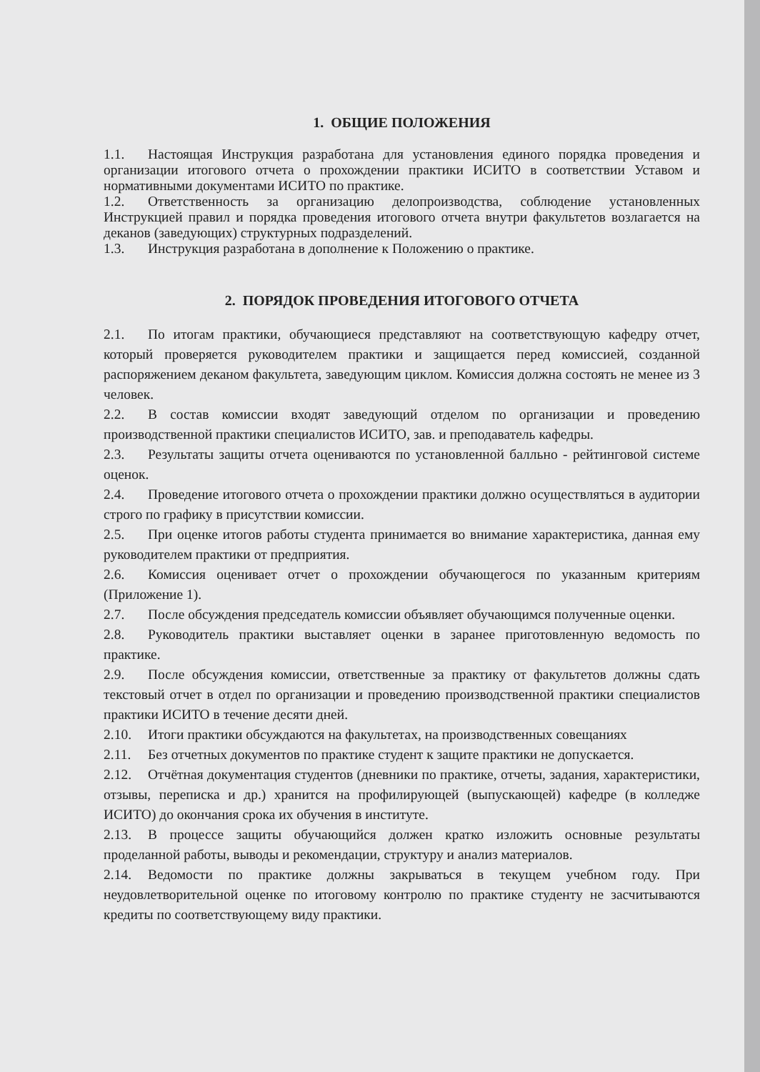1. ОБЩИЕ ПОЛОЖЕНИЯ
1.1. Настоящая Инструкция разработана для установления единого порядка проведения и организации итогового отчета о прохождении практики ИСИТО в соответствии Уставом и нормативными документами ИСИТО по практике.
1.2. Ответственность за организацию делопроизводства, соблюдение установленных Инструкцией правил и порядка проведения итогового отчета внутри факультетов возлагается на деканов (заведующих) структурных подразделений.
1.3. Инструкция разработана в дополнение к Положению о практике.
2. ПОРЯДОК ПРОВЕДЕНИЯ ИТОГОВОГО ОТЧЕТА
2.1. По итогам практики, обучающиеся представляют на соответствующую кафедру отчет, который проверяется руководителем практики и защищается перед комиссией, созданной распоряжением деканом факультета, заведующим циклом. Комиссия должна состоять не менее из 3 человек.
2.2. В состав комиссии входят заведующий отделом по организации и проведению производственной практики специалистов ИСИТО, зав. и преподаватель кафедры.
2.3. Результаты защиты отчета оцениваются по установленной балльно - рейтинговой системе оценок.
2.4. Проведение итогового отчета о прохождении практики должно осуществляться в аудитории строго по графику в присутствии комиссии.
2.5. При оценке итогов работы студента принимается во внимание характеристика, данная ему руководителем практики от предприятия.
2.6. Комиссия оценивает отчет о прохождении обучающегося по указанным критериям (Приложение 1).
2.7. После обсуждения председатель комиссии объявляет обучающимся полученные оценки.
2.8. Руководитель практики выставляет оценки в заранее приготовленную ведомость по практике.
2.9. После обсуждения комиссии, ответственные за практику от факультетов должны сдать текстовый отчет в отдел по организации и проведению производственной практики специалистов практики ИСИТО в течение десяти дней.
2.10. Итоги практики обсуждаются на факультетах, на производственных совещаниях
2.11. Без отчетных документов по практике студент к защите практики не допускается.
2.12. Отчётная документация студентов (дневники по практике, отчеты, задания, характеристики, отзывы, переписка и др.) хранится на профилирующей (выпускающей) кафедре (в колледже ИСИТО) до окончания срока их обучения в институте.
2.13. В процессе защиты обучающийся должен кратко изложить основные результаты проделанной работы, выводы и рекомендации, структуру и анализ материалов.
2.14. Ведомости по практике должны закрываться в текущем учебном году. При неудовлетворительной оценке по итоговому контролю по практике студенту не засчитываются кредиты по соответствующему виду практики.